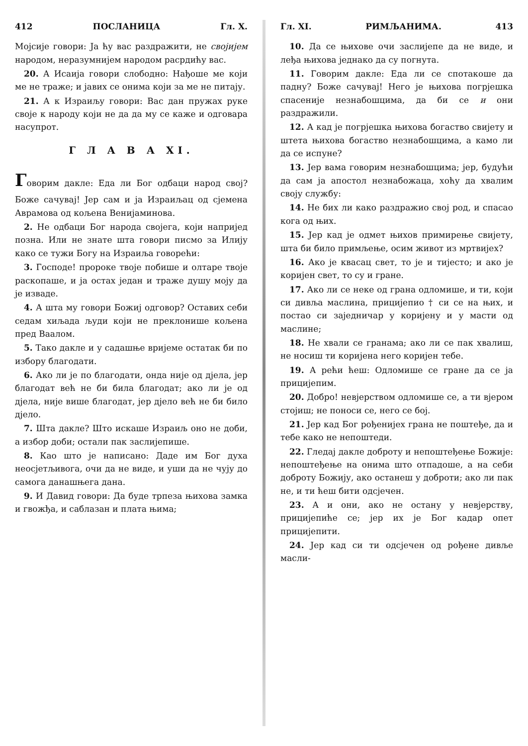412 ПОСЛАНИЦА Гл. X.
Мојсије говори: Ја ћу вас раздражити, не својијем народом, неразумнијем народом расрдићу вас.
20. А Исаија говори слободно: Нађоше ме који ме не траже; и јавих се онима који за ме не питају.
21. А к Израиљу говори: Вас дан пружах руке своје к народу који не да да му се каже и одговара насупрот.
Г Л А В А XI.
Говорим дакле: Еда ли Бог одбаци народ свој? Боже сачувај! Јер сам и ја Израиљац од сјемена Аврамова од кољена Венијаминова.
2. Не одбаци Бог народа својега, који напријед позна. Или не знате шта говори писмо за Илију како се тужи Богу на Израиља говорећи:
3. Господе! пророке твоје побише и олтаре твоје раскопаше, и ја остах један и траже душу моју да је изваде.
4. А шта му говори Божиј одговор? Оставих себи седам хиљада људи који не преклонише кољена пред Ваалом.
5. Тако дакле и у садашње вријеме остатак би по избору благодати.
6. Ако ли је по благодати, онда није од дјела, јер благодат већ не би била благодат; ако ли је од дјела, није више благодат, јер дјело већ не би било дјело.
7. Шта дакле? Што искаше Израиљ оно не доби, а избор доби; остали пак заслијепише.
8. Као што је написано: Даде им Бог духа неосјетљивога, очи да не виде, и уши да не чују до самога данашњега дана.
9. И Давид говори: Да буде трпеза њихова замка и гвожђа, и саблазан и плата њима;
Гл. XI. РИМЉАНИМА. 413
10. Да се њихове очи заслијепе да не виде, и леђа њихова једнако да су погнута.
11. Говорим дакле: Еда ли се спотакоше да падну? Боже сачувај! Него је њихова погрјешка спасеније незнабошцима, да би се и они раздражили.
12. А кад је погрјешка њихова богаство свијету и штета њихова богаство незнабошцима, а камо ли да се испуне?
13. Јер вама говорим незнабошцима; јер, будући да сам ја апостол незнабожаца, хоћу да хвалим своју службу:
14. Не бих ли како раздражио свој род, и спасао кога од њих.
15. Јер кад је одмет њихов примирење свијету, шта би било примљење, осим живот из мртвијех?
16. Ако је квасац свет, то је и тијесто; и ако је коријен свет, то су и гране.
17. Ако ли се неке од грана одломише, и ти, који си дивља маслина, прицијепио † си се на њих, и постао си заједничар у коријену и у масти од маслине;
18. Не хвали се гранама; ако ли се пак хвалиш, не носиш ти коријена него коријен тебе.
19. А рећи ћеш: Одломише се гране да се ја прицијепим.
20. Добро! невјерством одломише се, а ти вјером стојиш; не поноси се, него се бој.
21. Јер кад Бог рођенијех грана не поштеђе, да и тебе како не непоштеди.
22. Гледај дакле доброту и непоштеђење Божије: непоштеђење на онима што отпадоше, а на себи доброту Божију, ако останеш у доброти; ако ли пак не, и ти ћеш бити одсјечен.
23. А и они, ако не остану у невјерству, прицијепиће се; јер их је Бог кадар опет прицијепити.
24. Јер кад си ти одсјечен од рођене дивље масли-